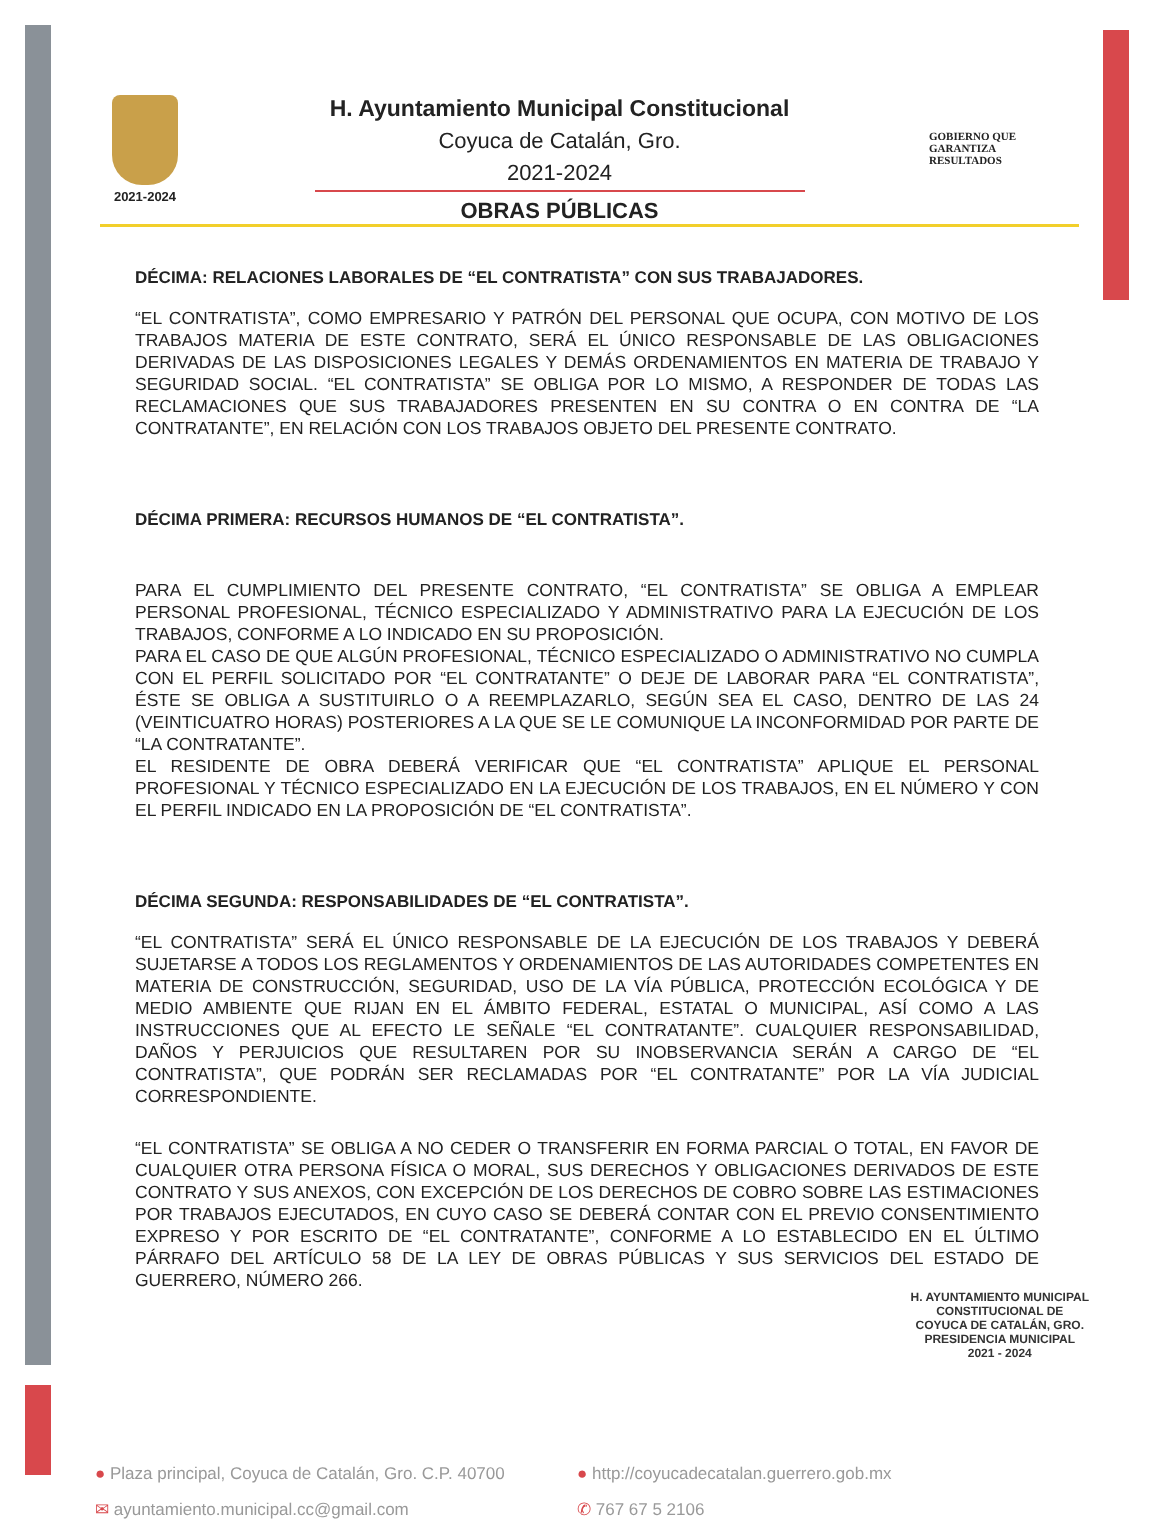2021-2024
H. Ayuntamiento Municipal Constitucional
Coyuca de Catalán, Gro.
2021-2024
OBRAS PÚBLICAS
GOBIERNO QUE
GARANTIZA
RESULTADOS
DÉCIMA: RELACIONES LABORALES DE “EL CONTRATISTA” CON SUS TRABAJADORES.
“EL CONTRATISTA”, COMO EMPRESARIO Y PATRÓN DEL PERSONAL QUE OCUPA, CON MOTIVO DE LOS TRABAJOS MATERIA DE ESTE CONTRATO, SERÁ EL ÚNICO RESPONSABLE DE LAS OBLIGACIONES DERIVADAS DE LAS DISPOSICIONES LEGALES Y DEMÁS ORDENAMIENTOS EN MATERIA DE TRABAJO Y SEGURIDAD SOCIAL. “EL CONTRATISTA” SE OBLIGA POR LO MISMO, A RESPONDER DE TODAS LAS RECLAMACIONES QUE SUS TRABAJADORES PRESENTEN EN SU CONTRA O EN CONTRA DE “LA CONTRATANTE”, EN RELACIÓN CON LOS TRABAJOS OBJETO DEL PRESENTE CONTRATO.
DÉCIMA PRIMERA: RECURSOS HUMANOS DE “EL CONTRATISTA”.
PARA EL CUMPLIMIENTO DEL PRESENTE CONTRATO, “EL CONTRATISTA” SE OBLIGA A EMPLEAR PERSONAL PROFESIONAL, TÉCNICO ESPECIALIZADO Y ADMINISTRATIVO PARA LA EJECUCIÓN DE LOS TRABAJOS, CONFORME A LO INDICADO EN SU PROPOSICIÓN.
PARA EL CASO DE QUE ALGÚN PROFESIONAL, TÉCNICO ESPECIALIZADO O ADMINISTRATIVO NO CUMPLA CON EL PERFIL SOLICITADO POR “EL CONTRATANTE” O DEJE DE LABORAR PARA “EL CONTRATISTA”, ÉSTE SE OBLIGA A SUSTITUIRLO O A REEMPLAZARLO, SEGÚN SEA EL CASO, DENTRO DE LAS 24 (VEINTICUATRO HORAS) POSTERIORES A LA QUE SE LE COMUNIQUE LA INCONFORMIDAD POR PARTE DE “LA CONTRATANTE”.
EL RESIDENTE DE OBRA DEBERÁ VERIFICAR QUE “EL CONTRATISTA” APLIQUE EL PERSONAL PROFESIONAL Y TÉCNICO ESPECIALIZADO EN LA EJECUCIÓN DE LOS TRABAJOS, EN EL NÚMERO Y CON EL PERFIL INDICADO EN LA PROPOSICIÓN DE “EL CONTRATISTA”.
DÉCIMA SEGUNDA: RESPONSABILIDADES DE “EL CONTRATISTA”.
“EL CONTRATISTA” SERÁ EL ÚNICO RESPONSABLE DE LA EJECUCIÓN DE LOS TRABAJOS Y DEBERÁ SUJETARSE A TODOS LOS REGLAMENTOS Y ORDENAMIENTOS DE LAS AUTORIDADES COMPETENTES EN MATERIA DE CONSTRUCCIÓN, SEGURIDAD, USO DE LA VÍA PÚBLICA, PROTECCIÓN ECOLÓGICA Y DE MEDIO AMBIENTE QUE RIJAN EN EL ÁMBITO FEDERAL, ESTATAL O MUNICIPAL, ASÍ COMO A LAS INSTRUCCIONES QUE AL EFECTO LE SEÑALE “EL CONTRATANTE”. CUALQUIER RESPONSABILIDAD, DAÑOS Y PERJUICIOS QUE RESULTAREN POR SU INOBSERVANCIA SERÁN A CARGO DE “EL CONTRATISTA”, QUE PODRÁN SER RECLAMADAS POR “EL CONTRATANTE” POR LA VÍA JUDICIAL CORRESPONDIENTE.
“EL CONTRATISTA” SE OBLIGA A NO CEDER O TRANSFERIR EN FORMA PARCIAL O TOTAL, EN FAVOR DE CUALQUIER OTRA PERSONA FÍSICA O MORAL, SUS DERECHOS Y OBLIGACIONES DERIVADOS DE ESTE CONTRATO Y SUS ANEXOS, CON EXCEPCIÓN DE LOS DERECHOS DE COBRO SOBRE LAS ESTIMACIONES POR TRABAJOS EJECUTADOS, EN CUYO CASO SE DEBERÁ CONTAR CON EL PREVIO CONSENTIMIENTO EXPRESO Y POR ESCRITO DE “EL CONTRATANTE”, CONFORME A LO ESTABLECIDO EN EL ÚLTIMO PÁRRAFO DEL ARTÍCULO 58 DE LA LEY DE OBRAS PÚBLICAS Y SUS SERVICIOS DEL ESTADO DE GUERRERO, NÚMERO 266.
● Plaza principal, Coyuca de Catalán, Gro. C.P. 40700
✉ ayuntamiento.municipal.cc@gmail.com
● http://coyucadecatalan.guerrero.gob.mx
✆ 767 67 5 2106
H. AYUNTAMIENTO MUNICIPAL
CONSTITUCIONAL DE
COYUCA DE CATALÁN, GRO.
PRESIDENCIA MUNICIPAL
2021 - 2024